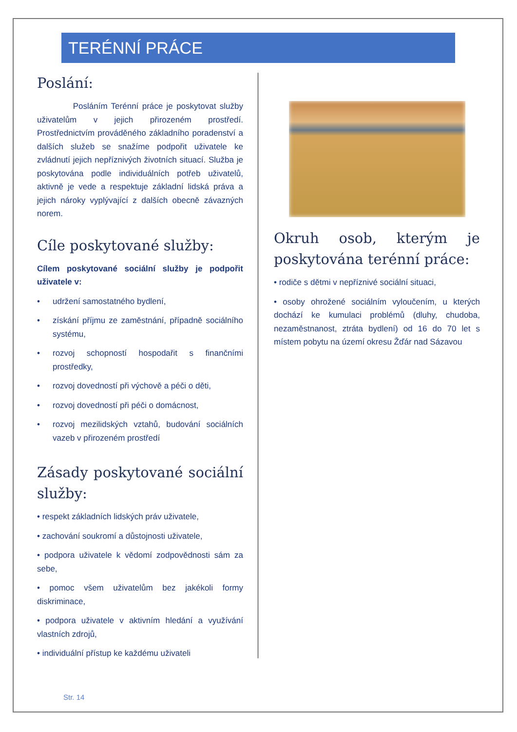TERÉNNÍ PRÁCE
Poslání:
Posláním Terénní práce je poskytovat služby uživatelům v jejich přirozeném prostředí. Prostřednictvím prováděného základního poradenství a dalších služeb se snažíme podpořit uživatele ke zvládnutí jejich nepříznivých životních situací. Služba je poskytována podle individuálních potřeb uživatelů, aktivně je vede a respektuje základní lidská práva a jejich nároky vyplývající z dalších obecně závazných norem.
Cíle poskytované služby:
Cílem poskytované sociální služby je podpořit uživatele v:
• udržení samostatného bydlení,
• získání příjmu ze zaměstnání, případně sociálního systému,
• rozvoj schopností hospodařit s finančními prostředky,
• rozvoj dovedností při výchově a péči o děti,
• rozvoj dovedností při péči o domácnost,
• rozvoj mezilidských vztahů, budování sociálních vazeb v přirozeném prostředí
Zásady poskytované sociální služby:
• respekt základních lidských práv uživatele,
• zachování soukromí a důstojnosti uživatele,
• podpora uživatele k vědomí zodpovědnosti sám za sebe,
• pomoc všem uživatelům bez jakékoli formy diskriminace,
• podpora uživatele v aktivním hledání a využívání vlastních zdrojů,
• individuální přístup ke každému uživateli
Okruh osob, kterým je poskytována terénní práce:
• rodiče s dětmi v nepříznivé sociální situaci,
• osoby ohrožené sociálním vyloučením, u kterých dochází ke kumulaci problémů (dluhy, chudoba, nezaměstnanost, ztráta bydlení) od 16 do 70 let s místem pobytu na území okresu Žďár nad Sázavou
Str. 14